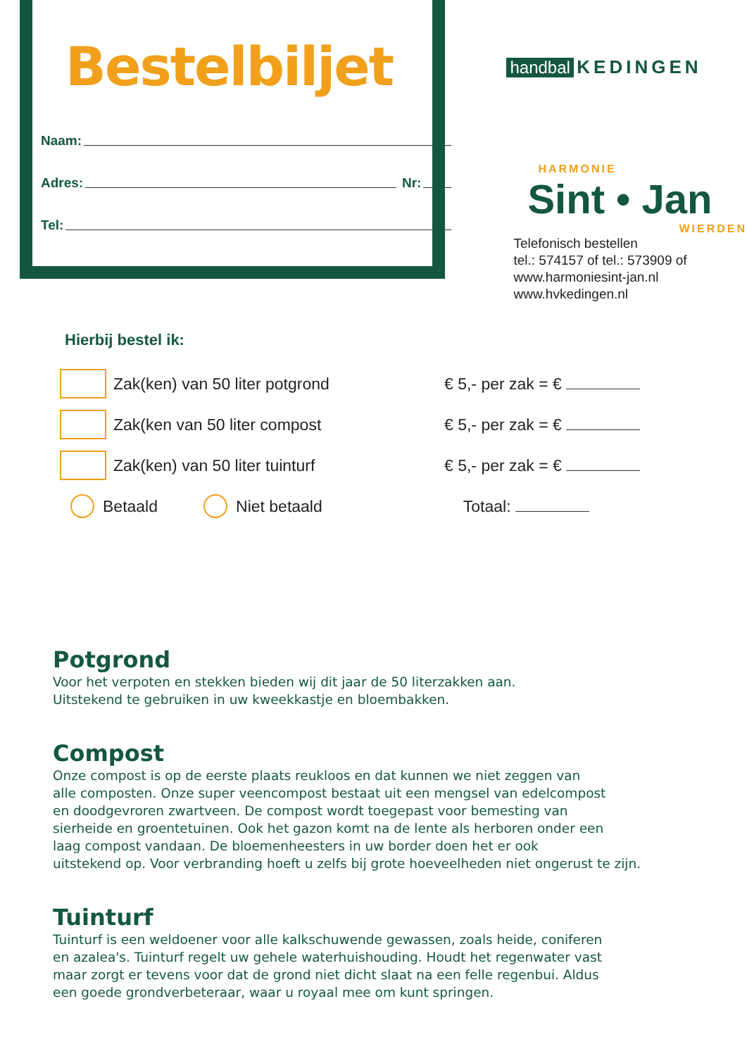Bestelbiljet
Naam:
Adres: Nr:
Tel:
handbal KEDINGEN
HARMONIE
Sint • Jan
WIERDEN
Telefonisch bestellen
tel.: 574157 of tel.: 573909 of
www.harmoniesint-jan.nl
www.hvkedingen.nl
Hierbij bestel ik:
Zak(ken) van 50 liter potgrond
€ 5,- per zak = €
Zak(ken van 50 liter compost € 5,- per zak = €
Zak(ken) van 50 liter tuinturf
€ 5,- per zak = €
Betaald Niet betaald Totaal:
Potgrond
Voor het verpoten en stekken bieden wij dit jaar de 50 literzakken aan.
Uitstekend te gebruiken in uw kweekkastje en bloembakken.
Compost
Onze compost is op de eerste plaats reukloos en dat kunnen we niet zeggen van
alle composten. Onze super veencompost bestaat uit een mengsel van edelcompost
en doodgevroren zwartveen. De compost wordt toegepast voor bemesting van
sierheide en groentetuinen. Ook het gazon komt na de lente als herboren onder een
laag compost vandaan. De bloemenheesters in uw border doen het er ook
uitstekend op. Voor verbranding hoeft u zelfs bij grote hoeveelheden niet ongerust te zijn.
Tuinturf
Tuinturf is een weldoener voor alle kalkschuwende gewassen, zoals heide, coniferen
en azalea's. Tuinturf regelt uw gehele waterhuishouding. Houdt het regenwater vast
maar zorgt er tevens voor dat de grond niet dicht slaat na een felle regenbui. Aldus
een goede grondverbeteraar, waar u royaal mee om kunt springen.